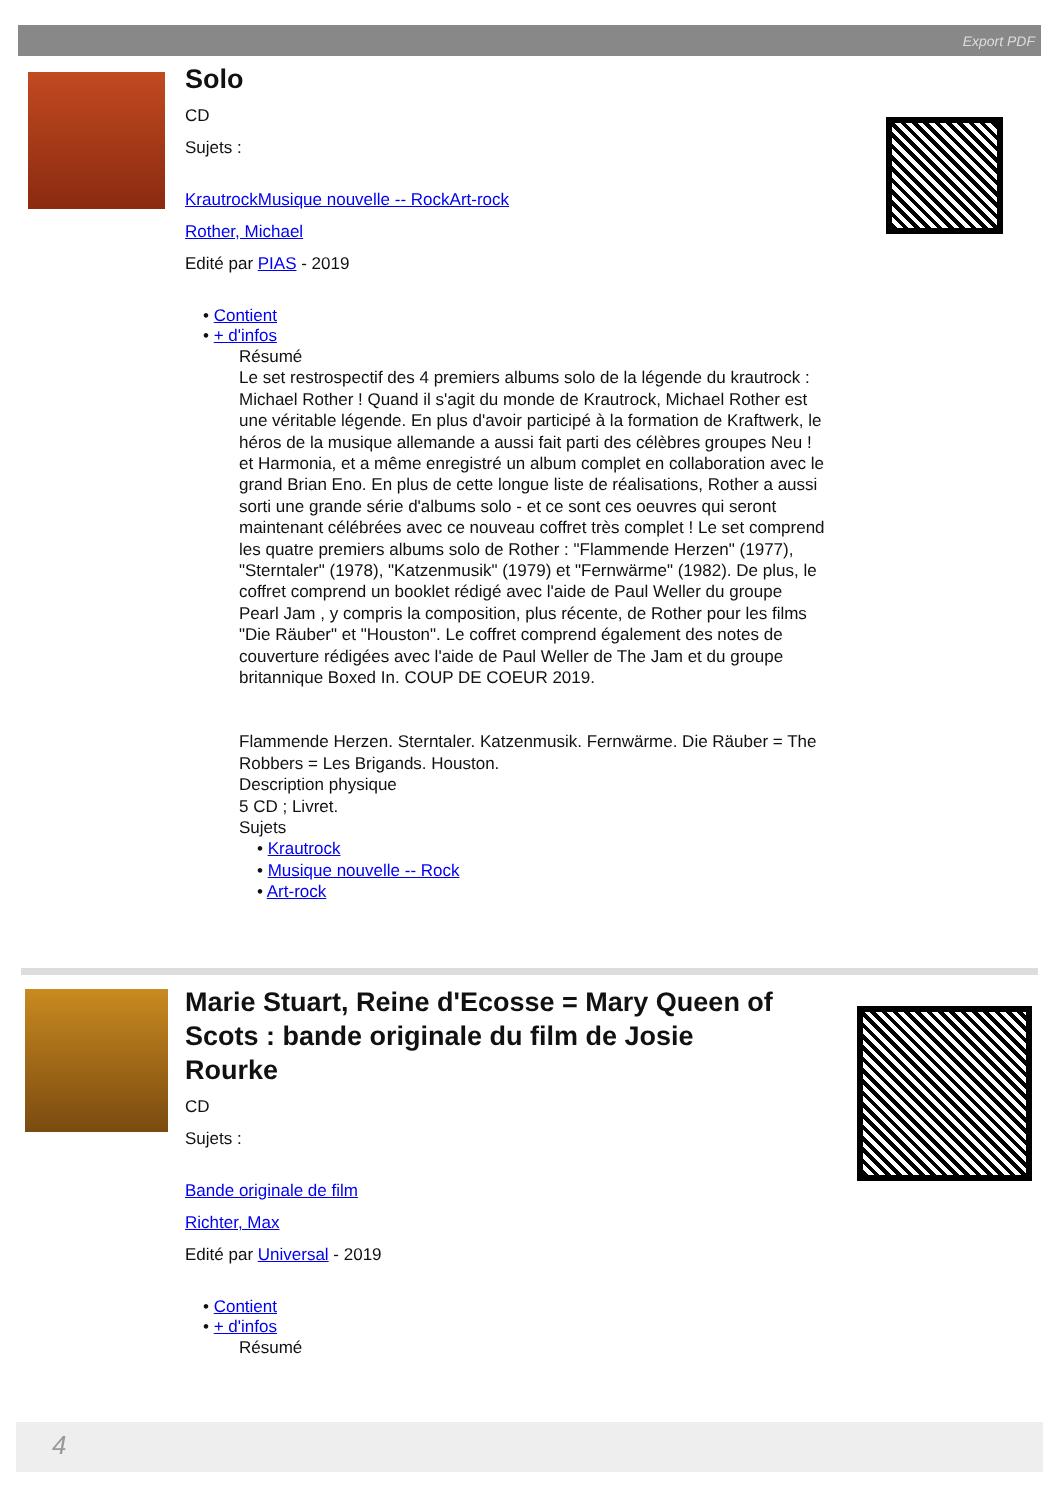Export PDF
Solo
CD
Sujets :
KrautrockMusique nouvelle -- RockArt-rock
Rother, Michael
Edité par PIAS - 2019
• Contient
• + d'infos
Résumé
Le set restrospectif des 4 premiers albums solo de la légende du krautrock : Michael Rother ! Quand il s'agit du monde de Krautrock, Michael Rother est une véritable légende. En plus d'avoir participé à la formation de Kraftwerk, le héros de la musique allemande a aussi fait parti des célèbres groupes Neu ! et Harmonia, et a même enregistré un album complet en collaboration avec le grand Brian Eno. En plus de cette longue liste de réalisations, Rother a aussi sorti une grande série d'albums solo - et ce sont ces oeuvres qui seront maintenant célébrées avec ce nouveau coffret très complet ! Le set comprend les quatre premiers albums solo de Rother : "Flammende Herzen" (1977), "Sterntaler" (1978), "Katzenmusik" (1979) et "Fernwärme" (1982). De plus, le coffret comprend un booklet rédigé avec l'aide de Paul Weller du groupe Pearl Jam , y compris la composition, plus récente, de Rother pour les films "Die Räuber" et "Houston". Le coffret comprend également des notes de couverture rédigées avec l'aide de Paul Weller de The Jam et du groupe britannique Boxed In. COUP DE COEUR 2019.
Flammende Herzen. Sterntaler. Katzenmusik. Fernwärme. Die Räuber = The Robbers = Les Brigands. Houston.
Description physique
5 CD ; Livret.
Sujets
• Krautrock
• Musique nouvelle -- Rock
• Art-rock
Marie Stuart, Reine d'Ecosse = Mary Queen of Scots : bande originale du film de Josie Rourke
CD
Sujets :
Bande originale de film
Richter, Max
Edité par Universal - 2019
• Contient
• + d'infos
Résumé
4